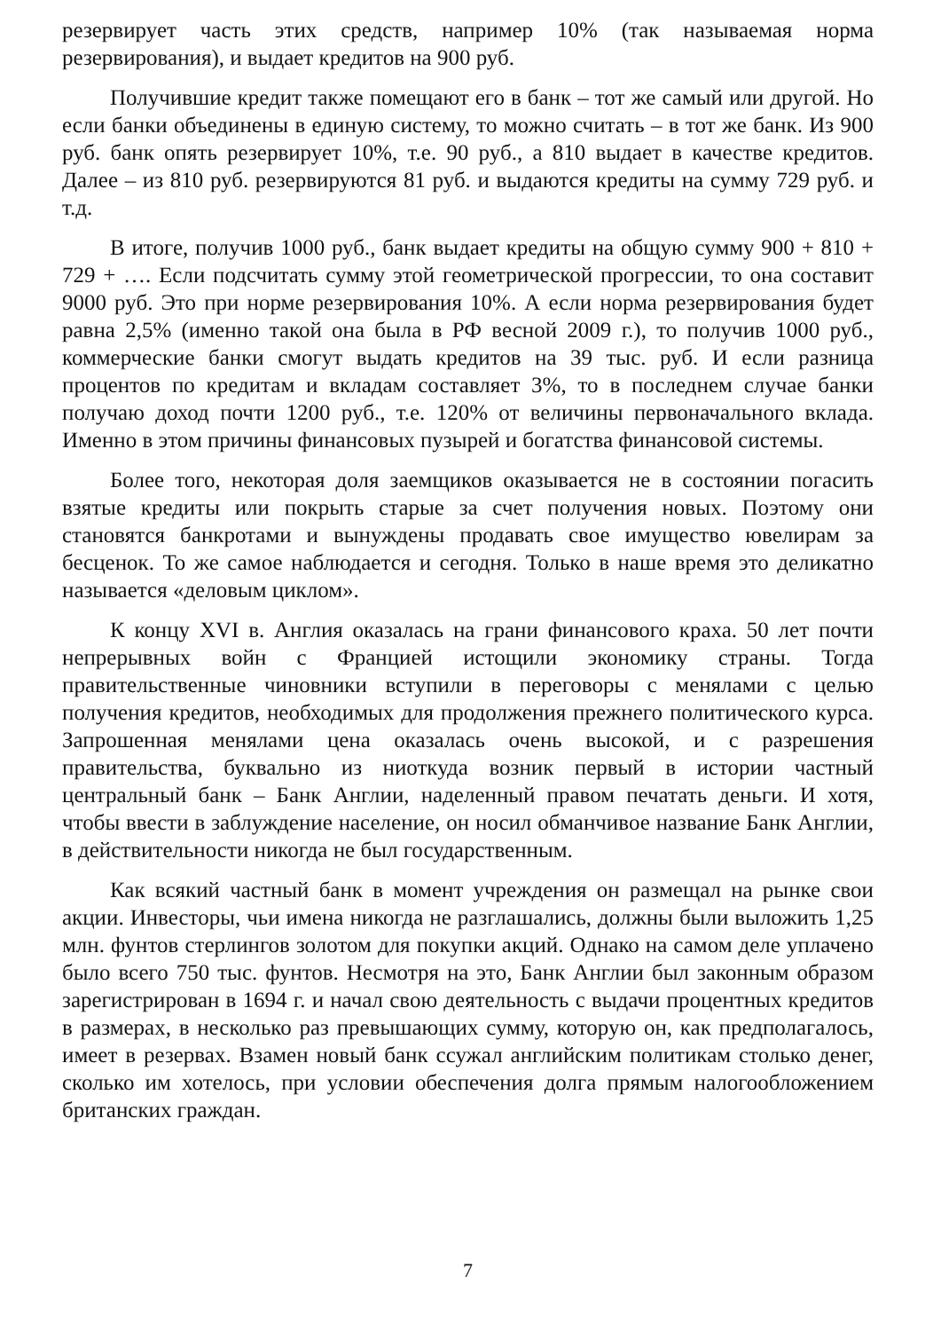резервирует часть этих средств, например 10% (так называемая норма резервирования), и выдает кредитов на 900 руб.
Получившие кредит также помещают его в банк – тот же самый или другой. Но если банки объединены в единую систему, то можно считать – в тот же банк. Из 900 руб. банк опять резервирует 10%, т.е. 90 руб., а 810 выдает в качестве кредитов. Далее – из 810 руб. резервируются 81 руб. и выдаются кредиты на сумму 729 руб. и т.д.
В итоге, получив 1000 руб., банк выдает кредиты на общую сумму 900 + 810 + 729 + …. Если подсчитать сумму этой геометрической прогрессии, то она составит 9000 руб. Это при норме резервирования 10%. А если норма резервирования будет равна 2,5% (именно такой она была в РФ весной 2009 г.), то получив 1000 руб., коммерческие банки смогут выдать кредитов на 39 тыс. руб. И если разница процентов по кредитам и вкладам составляет 3%, то в последнем случае банки получаю доход почти 1200 руб., т.е. 120% от величины первоначального вклада. Именно в этом причины финансовых пузырей и богатства финансовой системы.
Более того, некоторая доля заемщиков оказывается не в состоянии погасить взятые кредиты или покрыть старые за счет получения новых. Поэтому они становятся банкротами и вынуждены продавать свое имущество ювелирам за бесценок. То же самое наблюдается и сегодня. Только в наше время это деликатно называется «деловым циклом».
К концу XVI в. Англия оказалась на грани финансового краха. 50 лет почти непрерывных войн с Францией истощили экономику страны. Тогда правительственные чиновники вступили в переговоры с менялами с целью получения кредитов, необходимых для продолжения прежнего политического курса. Запрошенная менялами цена оказалась очень высокой, и с разрешения правительства, буквально из ниоткуда возник первый в истории частный центральный банк – Банк Англии, наделенный правом печатать деньги. И хотя, чтобы ввести в заблуждение население, он носил обманчивое название Банк Англии, в действительности никогда не был государственным.
Как всякий частный банк в момент учреждения он размещал на рынке свои акции. Инвесторы, чьи имена никогда не разглашались, должны были выложить 1,25 млн. фунтов стерлингов золотом для покупки акций. Однако на самом деле уплачено было всего 750 тыс. фунтов. Несмотря на это, Банк Англии был законным образом зарегистрирован в 1694 г. и начал свою деятельность с выдачи процентных кредитов в размерах, в несколько раз превышающих сумму, которую он, как предполагалось, имеет в резервах. Взамен новый банк ссужал английским политикам столько денег, сколько им хотелось, при условии обеспечения долга прямым налогообложением британских граждан.
7